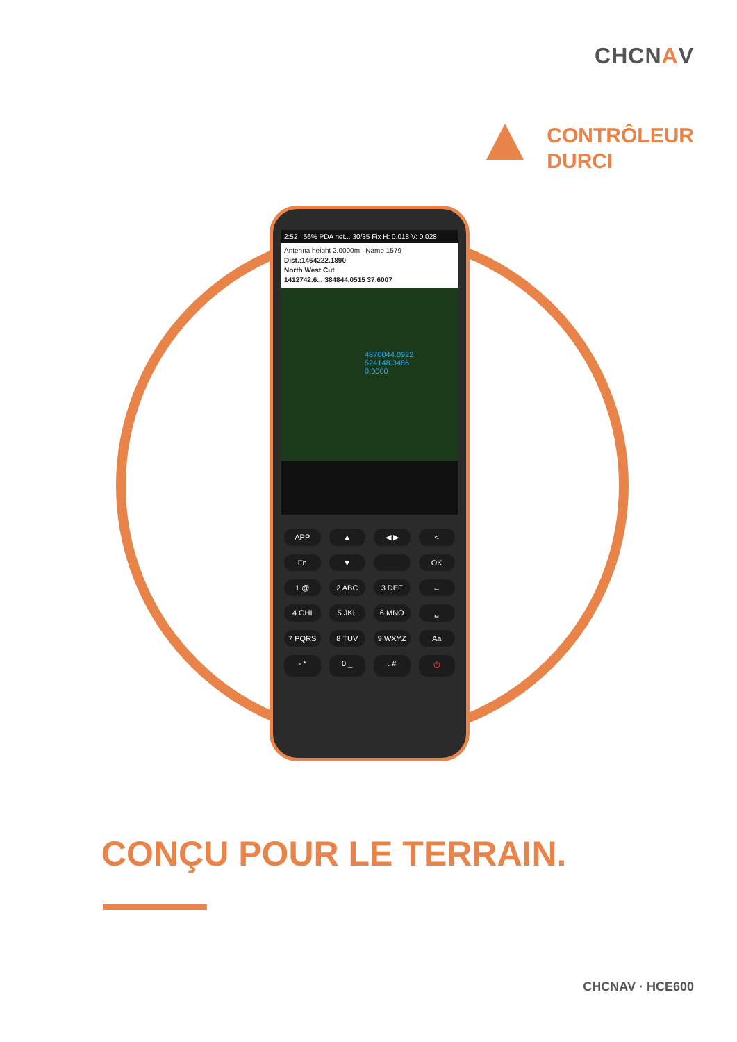CHCNAV
CONTRÔLEUR
DURCI
2:52 56% PDA net... 30/35 Fix H: 0.018 V: 0.028
Antenna height 2.0000m Name 1579
Dist.:1464222.1890
North West Cut
1412742.6... 384844.0515 37.6007
4870044.0922
524148.3486
0.0000
APP ▲ ◀ ▶ < Fn ▼ OK 1 @ 2 ABC 3 DEF ← 4 GHI 5 JKL 6 MNO ␣ 7 PQRS 8 TUV 9 WXYZ Aa - * 0 _. # ⏻
CONÇU POUR LE TERRAIN.
CHCNAV · HCE600